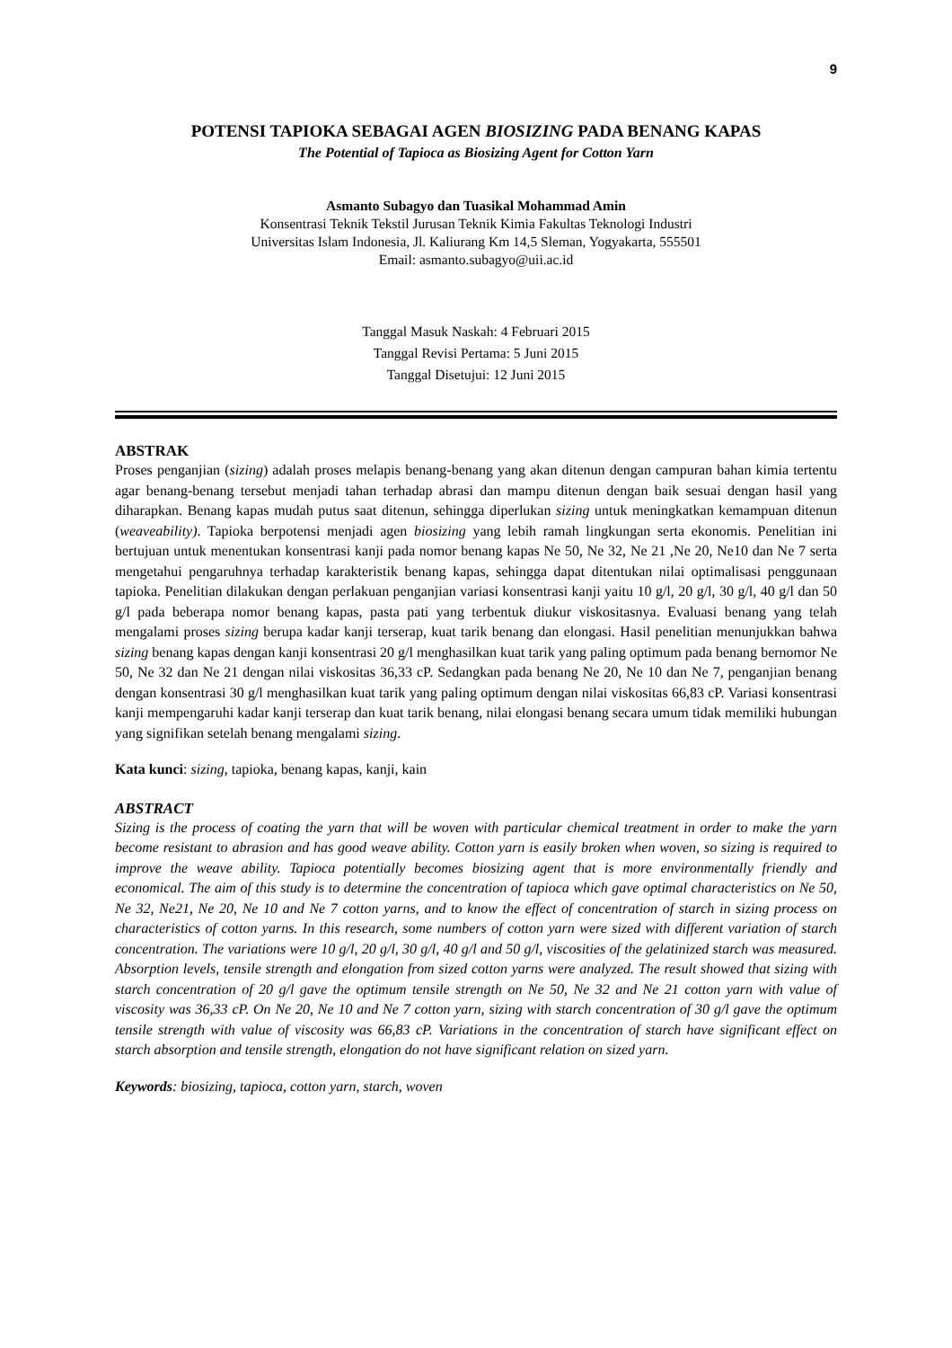9
POTENSI TAPIOKA SEBAGAI AGEN BIOSIZING PADA BENANG KAPAS
The Potential of Tapioca as Biosizing Agent for Cotton Yarn
Asmanto Subagyo dan Tuasikal Mohammad Amin
Konsentrasi Teknik Tekstil Jurusan Teknik Kimia Fakultas Teknologi Industri
Universitas Islam Indonesia, Jl. Kaliurang Km 14,5 Sleman, Yogyakarta, 555501
Email: asmanto.subagyo@uii.ac.id
Tanggal Masuk Naskah: 4 Februari 2015
Tanggal Revisi Pertama: 5 Juni 2015
Tanggal Disetujui: 12 Juni 2015
ABSTRAK
Proses penganjian (sizing) adalah proses melapis benang-benang yang akan ditenun dengan campuran bahan kimia tertentu agar benang-benang tersebut menjadi tahan terhadap abrasi dan mampu ditenun dengan baik sesuai dengan hasil yang diharapkan. Benang kapas mudah putus saat ditenun, sehingga diperlukan sizing untuk meningkatkan kemampuan ditenun (weaveability). Tapioka berpotensi menjadi agen biosizing yang lebih ramah lingkungan serta ekonomis. Penelitian ini bertujuan untuk menentukan konsentrasi kanji pada nomor benang kapas Ne 50, Ne 32, Ne 21 ,Ne 20, Ne10 dan Ne 7 serta mengetahui pengaruhnya terhadap karakteristik benang kapas, sehingga dapat ditentukan nilai optimalisasi penggunaan tapioka. Penelitian dilakukan dengan perlakuan penganjian variasi konsentrasi kanji yaitu 10 g/l, 20 g/l, 30 g/l, 40 g/l dan 50 g/l pada beberapa nomor benang kapas, pasta pati yang terbentuk diukur viskositasnya. Evaluasi benang yang telah mengalami proses sizing berupa kadar kanji terserap, kuat tarik benang dan elongasi. Hasil penelitian menunjukkan bahwa sizing benang kapas dengan kanji konsentrasi 20 g/l menghasilkan kuat tarik yang paling optimum pada benang bernomor Ne 50, Ne 32 dan Ne 21 dengan nilai viskositas 36,33 cP. Sedangkan pada benang Ne 20, Ne 10 dan Ne 7, penganjian benang dengan konsentrasi 30 g/l menghasilkan kuat tarik yang paling optimum dengan nilai viskositas 66,83 cP. Variasi konsentrasi kanji mempengaruhi kadar kanji terserap dan kuat tarik benang, nilai elongasi benang secara umum tidak memiliki hubungan yang signifikan setelah benang mengalami sizing.
Kata kunci: sizing, tapioka, benang kapas, kanji, kain
ABSTRACT
Sizing is the process of coating the yarn that will be woven with particular chemical treatment in order to make the yarn become resistant to abrasion and has good weave ability. Cotton yarn is easily broken when woven, so sizing is required to improve the weave ability. Tapioca potentially becomes biosizing agent that is more environmentally friendly and economical. The aim of this study is to determine the concentration of tapioca which gave optimal characteristics on Ne 50, Ne 32, Ne21, Ne 20, Ne 10 and Ne 7 cotton yarns, and to know the effect of concentration of starch in sizing process on characteristics of cotton yarns. In this research, some numbers of cotton yarn were sized with different variation of starch concentration. The variations were 10 g/l, 20 g/l, 30 g/l, 40 g/l and 50 g/l, viscosities of the gelatinized starch was measured. Absorption levels, tensile strength and elongation from sized cotton yarns were analyzed. The result showed that sizing with starch concentration of 20 g/l gave the optimum tensile strength on Ne 50, Ne 32 and Ne 21 cotton yarn with value of viscosity was 36,33 cP. On Ne 20, Ne 10 and Ne 7 cotton yarn, sizing with starch concentration of 30 g/l gave the optimum tensile strength with value of viscosity was 66,83 cP. Variations in the concentration of starch have significant effect on starch absorption and tensile strength, elongation do not have significant relation on sized yarn.
Keywords: biosizing, tapioca, cotton yarn, starch, woven